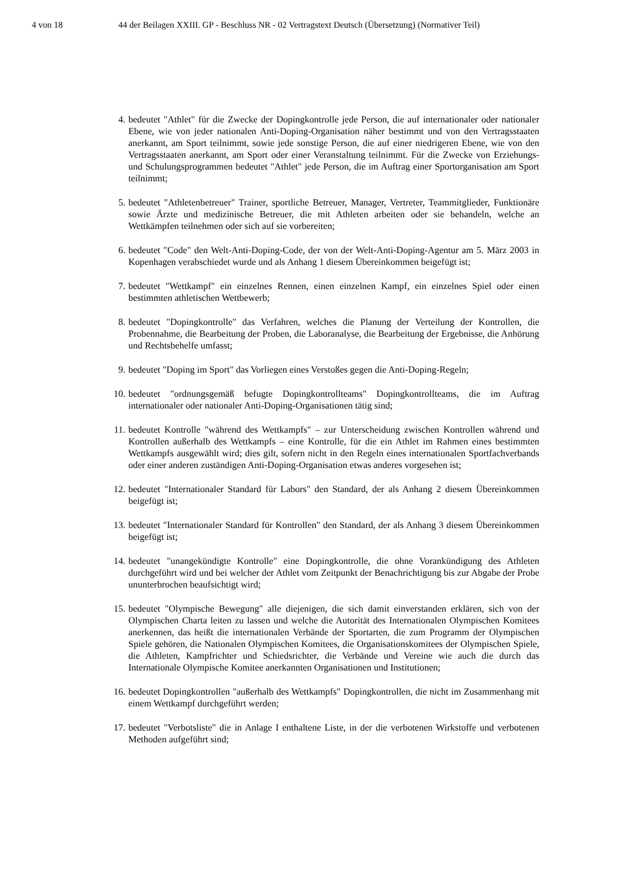4 von 18 44 der Beilagen XXIII. GP - Beschluss NR - 02 Vertragstext Deutsch (Übersetzung) (Normativer Teil)
4. bedeutet "Athlet" für die Zwecke der Dopingkontrolle jede Person, die auf internationaler oder nationaler Ebene, wie von jeder nationalen Anti-Doping-Organisation näher bestimmt und von den Vertragsstaaten anerkannt, am Sport teilnimmt, sowie jede sonstige Person, die auf einer niedrigeren Ebene, wie von den Vertragsstaaten anerkannt, am Sport oder einer Veranstaltung teilnimmt. Für die Zwecke von Erziehungs- und Schulungsprogrammen bedeutet "Athlet" jede Person, die im Auftrag einer Sportorganisation am Sport teilnimmt;
5. bedeutet "Athletenbetreuer" Trainer, sportliche Betreuer, Manager, Vertreter, Teammitglieder, Funktionäre sowie Ärzte und medizinische Betreuer, die mit Athleten arbeiten oder sie behandeln, welche an Wettkämpfen teilnehmen oder sich auf sie vorbereiten;
6. bedeutet "Code" den Welt-Anti-Doping-Code, der von der Welt-Anti-Doping-Agentur am 5. März 2003 in Kopenhagen verabschiedet wurde und als Anhang 1 diesem Übereinkommen beigefügt ist;
7. bedeutet "Wettkampf" ein einzelnes Rennen, einen einzelnen Kampf, ein einzelnes Spiel oder einen bestimmten athletischen Wettbewerb;
8. bedeutet "Dopingkontrolle" das Verfahren, welches die Planung der Verteilung der Kontrollen, die Probennahme, die Bearbeitung der Proben, die Laboranalyse, die Bearbeitung der Ergebnisse, die Anhörung und Rechtsbehelfe umfasst;
9. bedeutet "Doping im Sport" das Vorliegen eines Verstoßes gegen die Anti-Doping-Regeln;
10. bedeutet "ordnungsgemäß befugte Dopingkontrollteams" Dopingkontrollteams, die im Auftrag internationaler oder nationaler Anti-Doping-Organisationen tätig sind;
11. bedeutet Kontrolle "während des Wettkampfs" – zur Unterscheidung zwischen Kontrollen während und Kontrollen außerhalb des Wettkampfs – eine Kontrolle, für die ein Athlet im Rahmen eines bestimmten Wettkampfs ausgewählt wird; dies gilt, sofern nicht in den Regeln eines internationalen Sportfachverbands oder einer anderen zuständigen Anti-Doping-Organisation etwas anderes vorgesehen ist;
12. bedeutet "Internationaler Standard für Labors" den Standard, der als Anhang 2 diesem Übereinkommen beigefügt ist;
13. bedeutet "Internationaler Standard für Kontrollen" den Standard, der als Anhang 3 diesem Übereinkommen beigefügt ist;
14. bedeutet "unangekündigte Kontrolle" eine Dopingkontrolle, die ohne Vorankündigung des Athleten durchgeführt wird und bei welcher der Athlet vom Zeitpunkt der Benachrichtigung bis zur Abgabe der Probe ununterbrochen beaufsichtigt wird;
15. bedeutet "Olympische Bewegung" alle diejenigen, die sich damit einverstanden erklären, sich von der Olympischen Charta leiten zu lassen und welche die Autorität des Internationalen Olympischen Komitees anerkennen, das heißt die internationalen Verbände der Sportarten, die zum Programm der Olympischen Spiele gehören, die Nationalen Olympischen Komitees, die Organisationskomitees der Olympischen Spiele, die Athleten, Kampfrichter und Schiedsrichter, die Verbände und Vereine wie auch die durch das Internationale Olympische Komitee anerkannten Organisationen und Institutionen;
16. bedeutet Dopingkontrollen "außerhalb des Wettkampfs" Dopingkontrollen, die nicht im Zusammenhang mit einem Wettkampf durchgeführt werden;
17. bedeutet "Verbotsliste" die in Anlage I enthaltene Liste, in der die verbotenen Wirkstoffe und verbotenen Methoden aufgeführt sind;